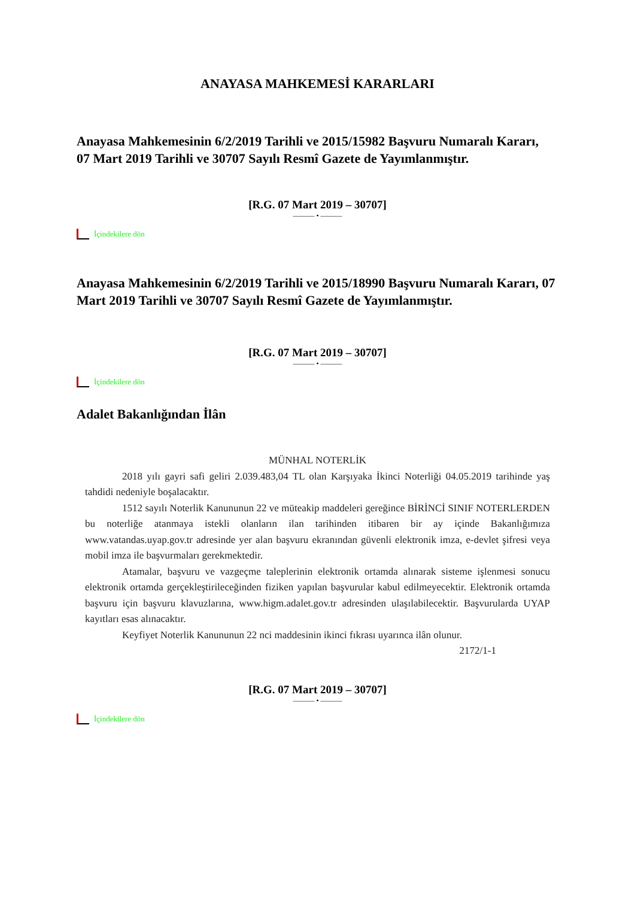ANAYASA MAHKEMESİ KARARLARI
Anayasa Mahkemesinin 6/2/2019 Tarihli ve 2015/15982 Başvuru Numaralı Kararı,
07 Mart 2019 Tarihli ve 30707 Sayılı Resmî Gazete de Yayımlanmıştır.
[R.G. 07 Mart 2019 – 30707]
——— • ———
İçindekilere dön
Anayasa Mahkemesinin 6/2/2019 Tarihli ve 2015/18990 Başvuru Numaralı Kararı, 07 Mart 2019 Tarihli ve 30707 Sayılı Resmî Gazete de Yayımlanmıştır.
[R.G. 07 Mart 2019 – 30707]
——— • ———
İçindekilere dön
Adalet Bakanlığından İlân
MÜNHAL NOTERLİK
2018 yılı gayri safi geliri 2.039.483,04 TL olan Karşıyaka İkinci Noterliği 04.05.2019 tarihinde yaş tahdidi nedeniyle boşalacaktır.
1512 sayılı Noterlik Kanununun 22 ve müteakip maddeleri gereğince BİRİNCİ SINIF NOTERLERDEN bu noterliğe atanmaya istekli olanların ilan tarihinden itibaren bir ay içinde Bakanlığımıza www.vatandas.uyap.gov.tr adresinde yer alan başvuru ekranından güvenli elektronik imza, e-devlet şifresi veya mobil imza ile başvurmaları gerekmektedir.
Atamalar, başvuru ve vazgeçme taleplerinin elektronik ortamda alınarak sisteme işlenmesi sonucu elektronik ortamda gerçekleştirileceğinden fiziken yapılan başvurular kabul edilmeyecektir. Elektronik ortamda başvuru için başvuru klavuzlarına, www.higm.adalet.gov.tr adresinden ulaşılabilecektir. Başvurularda UYAP kayıtları esas alınacaktır.
Keyfiyet Noterlik Kanununun 22 nci maddesinin ikinci fıkrası uyarınca ilân olunur.
2172/1-1
[R.G. 07 Mart 2019 – 30707]
——— • ———
İçindekilere dön